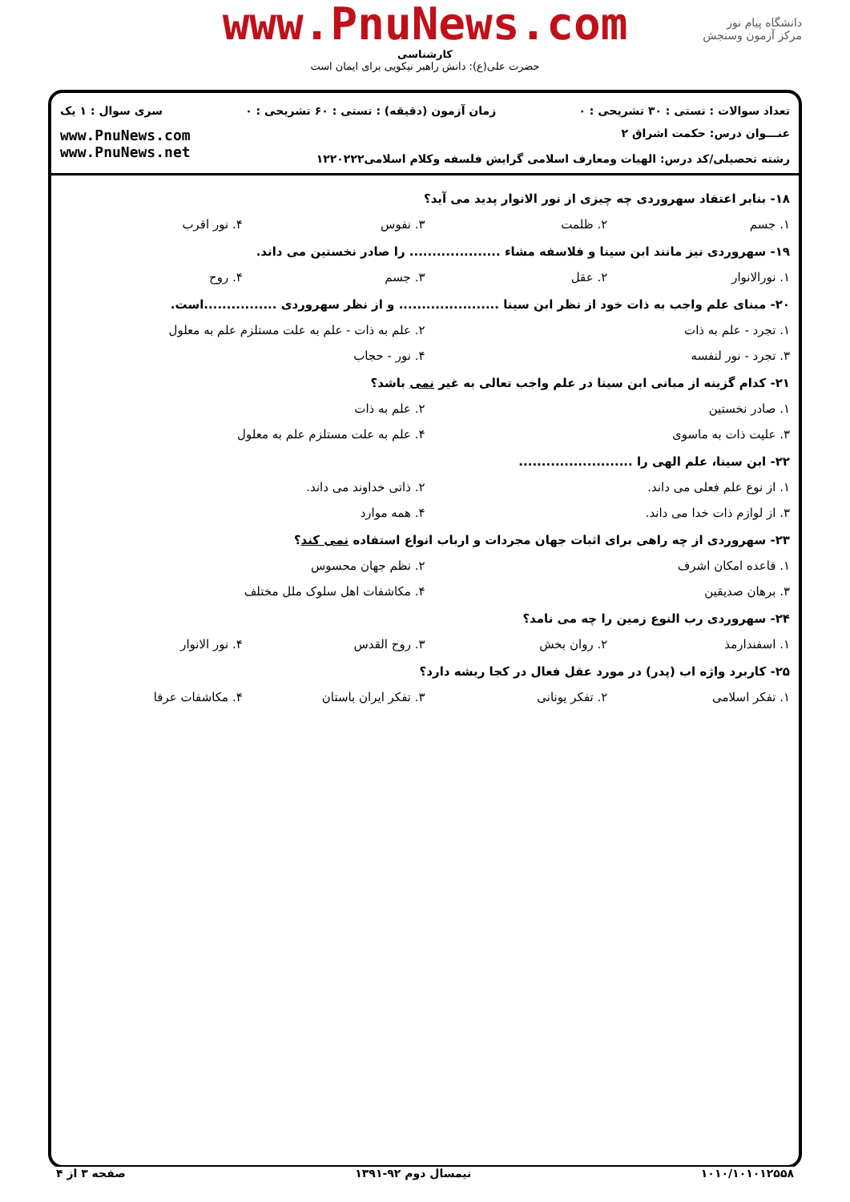www.PnuNews.com
کارشناسی
حضرت علی(ع): دانش راهبر نیکویی برای ایمان است
دانشگاه پیام نور
مرکز آزمون وسنجش
تعداد سوالات : تستی : ۳۰ تشریحی : ۰ زمان آزمون (دقیقه) : تستی : ۶۰ تشریحی : ۰ سری سوال : ۱ یک
عنـــوان درس: حکمت اشراق ۲
رشته تحصیلی/کد درس: الهیات ومعارف اسلامی گرایش فلسفه وکلام اسلامی۱۲۲۰۲۲۲
www.PnuNews.com
www.PnuNews.net
۱۸- بنابر اعتقاد سهروردی چه چیزی از نور الانوار پدید می آید؟
۱. جسم ۲. ظلمت ۳. نفوس ۴. نور اقرب
۱۹- سهروردی نیز مانند ابن سینا و فلاسفه مشاء .................... را صادر نخستین می داند.
۱. نورالانوار ۲. عقل ۳. جسم ۴. روح
۲۰- مبنای علم واجب به ذات خود از نظر ابن سینا ...................... و از نظر سهروردی ................است.
۱. تجرد - علم به ذات ۲. علم به ذات - علم به علت مستلزم علم به معلول
۳. تجرد - نور لنفسه ۴. نور - حجاب
۲۱- کدام گزینه از مبانی ابن سینا در علم واجب تعالی به غیر نمی باشد؟
۱. صادر نخستین ۲. علم به ذات
۳. علیت ذات به ماسوی ۴. علم به علت مستلزم علم به معلول
۲۲- ابن سینا، علم الهی را .........................
۱. از نوع علم فعلی می داند. ۲. ذاتی خداوند می داند.
۳. از لوازم ذات خدا می داند. ۴. همه موارد
۲۳- سهروردی از چه راهی برای اثبات جهان مجردات و ارباب انواع استفاده نمی کند؟
۱. قاعده امکان اشرف ۲. نظم جهان محسوس
۳. برهان صدیقین ۴. مکاشفات اهل سلوک ملل مختلف
۲۴- سهروردی رب النوع زمین را چه می نامد؟
۱. اسفندارمذ ۲. روان بخش ۳. روح القدس ۴. نور الانوار
۲۵- کاربرد واژه اب (پدر) در مورد عقل فعال در کجا ریشه دارد؟
۱. تفکر اسلامی ۲. تفکر یونانی ۳. تفکر ایران باستان ۴. مکاشفات عرفا
۱۰۱۰/۱۰۱۰۱۲۵۵۸ نیمسال دوم ۹۲-۱۳۹۱ صفحه ۳ از ۴